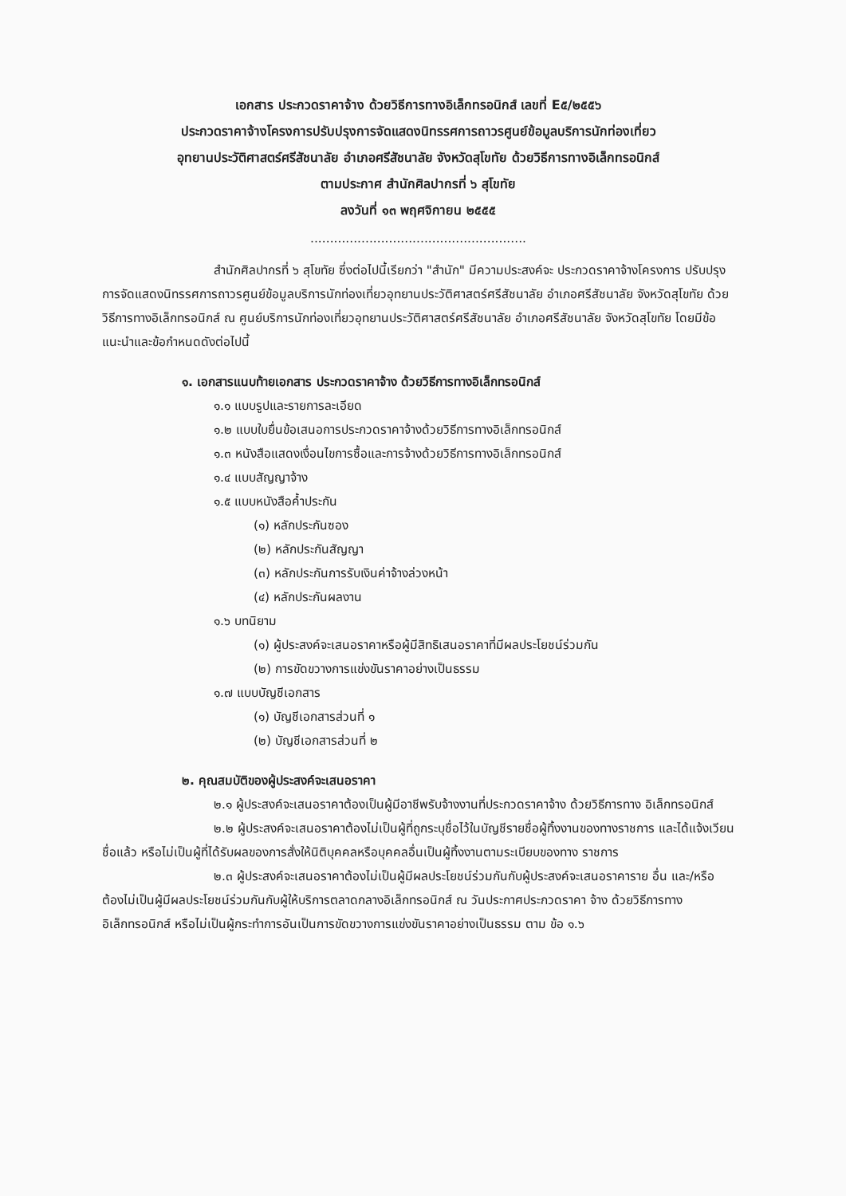เอกสาร ประกวดราคาจ้าง ด้วยวิธีการทางอิเล็กทรอนิกส์ เลขที่ E๕/๒๕๕๖
ประกวดราคาจ้างโครงการปรับปรุงการจัดแสดงนิทรรศการถาวรศูนย์ข้อมูลบริการนักท่องเที่ยว
อุทยานประวัติศาสตร์ศรีสัชนาลัย อำเภอศรีสัชนาลัย จังหวัดสุโขทัย ด้วยวิธีการทางอิเล็กทรอนิกส์
ตามประกาศ สำนักศิลปากรที่ ๖ สุโขทัย
ลงวันที่ ๑๓ พฤศจิกายน ๒๕๕๕
.......................................................
สำนักศิลปากรที่ ๖ สุโขทัย ซึ่งต่อไปนี้เรียกว่า "สำนัก" มีความประสงค์จะ ประกวดราคาจ้างโครงการ ปรับปรุงการจัดแสดงนิทรรศการถาวรศูนย์ข้อมูลบริการนักท่องเที่ยวอุทยานประวัติศาสตร์ศรีสัชนาลัย อำเภอศรีสัชนาลัย จังหวัดสุโขทัย ด้วยวิธีการทางอิเล็กทรอนิกส์ ณ ศูนย์บริการนักท่องเที่ยวอุทยานประวัติศาสตร์ศรีสัชนาลัย อำเภอศรีสัชนาลัย จังหวัดสุโขทัย โดยมีข้อแนะนำและข้อกำหนดดังต่อไปนี้
๑. เอกสารแนบท้ายเอกสาร ประกวดราคาจ้าง ด้วยวิธีการทางอิเล็กทรอนิกส์
๑.๑ แบบรูปและรายการละเอียด
๑.๒ แบบใบยื่นข้อเสนอการประกวดราคาจ้างด้วยวิธีการทางอิเล็กทรอนิกส์
๑.๓ หนังสือแสดงเงื่อนไขการซื้อและการจ้างด้วยวิธีการทางอิเล็กทรอนิกส์
๑.๔ แบบสัญญาจ้าง
๑.๕ แบบหนังสือค้ำประกัน
(๑) หลักประกันซอง
(๒) หลักประกันสัญญา
(๓) หลักประกันการรับเงินค่าจ้างล่วงหน้า
(๔) หลักประกันผลงาน
๑.๖ บทนิยาม
(๑) ผู้ประสงค์จะเสนอราคาหรือผู้มีสิทธิเสนอราคาที่มีผลประโยชน์ร่วมกัน
(๒) การขัดขวางการแข่งขันราคาอย่างเป็นธรรม
๑.๗ แบบบัญชีเอกสาร
(๑) บัญชีเอกสารส่วนที่ ๑
(๒) บัญชีเอกสารส่วนที่ ๒
๒. คุณสมบัติของผู้ประสงค์จะเสนอราคา
๒.๑ ผู้ประสงค์จะเสนอราคาต้องเป็นผู้มีอาชีพรับจ้างงานที่ประกวดราคาจ้าง ด้วยวิธีการทาง อิเล็กทรอนิกส์
๒.๒ ผู้ประสงค์จะเสนอราคาต้องไม่เป็นผู้ที่ถูกระบุชื่อไว้ในบัญชีรายชื่อผู้ทิ้งงานของทางราชการ และได้แจ้งเวียนชื่อแล้ว หรือไม่เป็นผู้ที่ได้รับผลของการสั่งให้นิติบุคคลหรือบุคคลอื่นเป็นผู้ทิ้งงานตามระเบียบของทาง ราชการ
๒.๓ ผู้ประสงค์จะเสนอราคาต้องไม่เป็นผู้มีผลประโยชน์ร่วมกันกับผู้ประสงค์จะเสนอราคาราย อื่น และ/หรือต้องไม่เป็นผู้มีผลประโยชน์ร่วมกันกับผู้ให้บริการตลาดกลางอิเล็กทรอนิกส์ ณ วันประกาศประกวดราคา จ้าง ด้วยวิธีการทางอิเล็กทรอนิกส์ หรือไม่เป็นผู้กระทำการอันเป็นการขัดขวางการแข่งขันราคาอย่างเป็นธรรม ตาม ข้อ ๑.๖